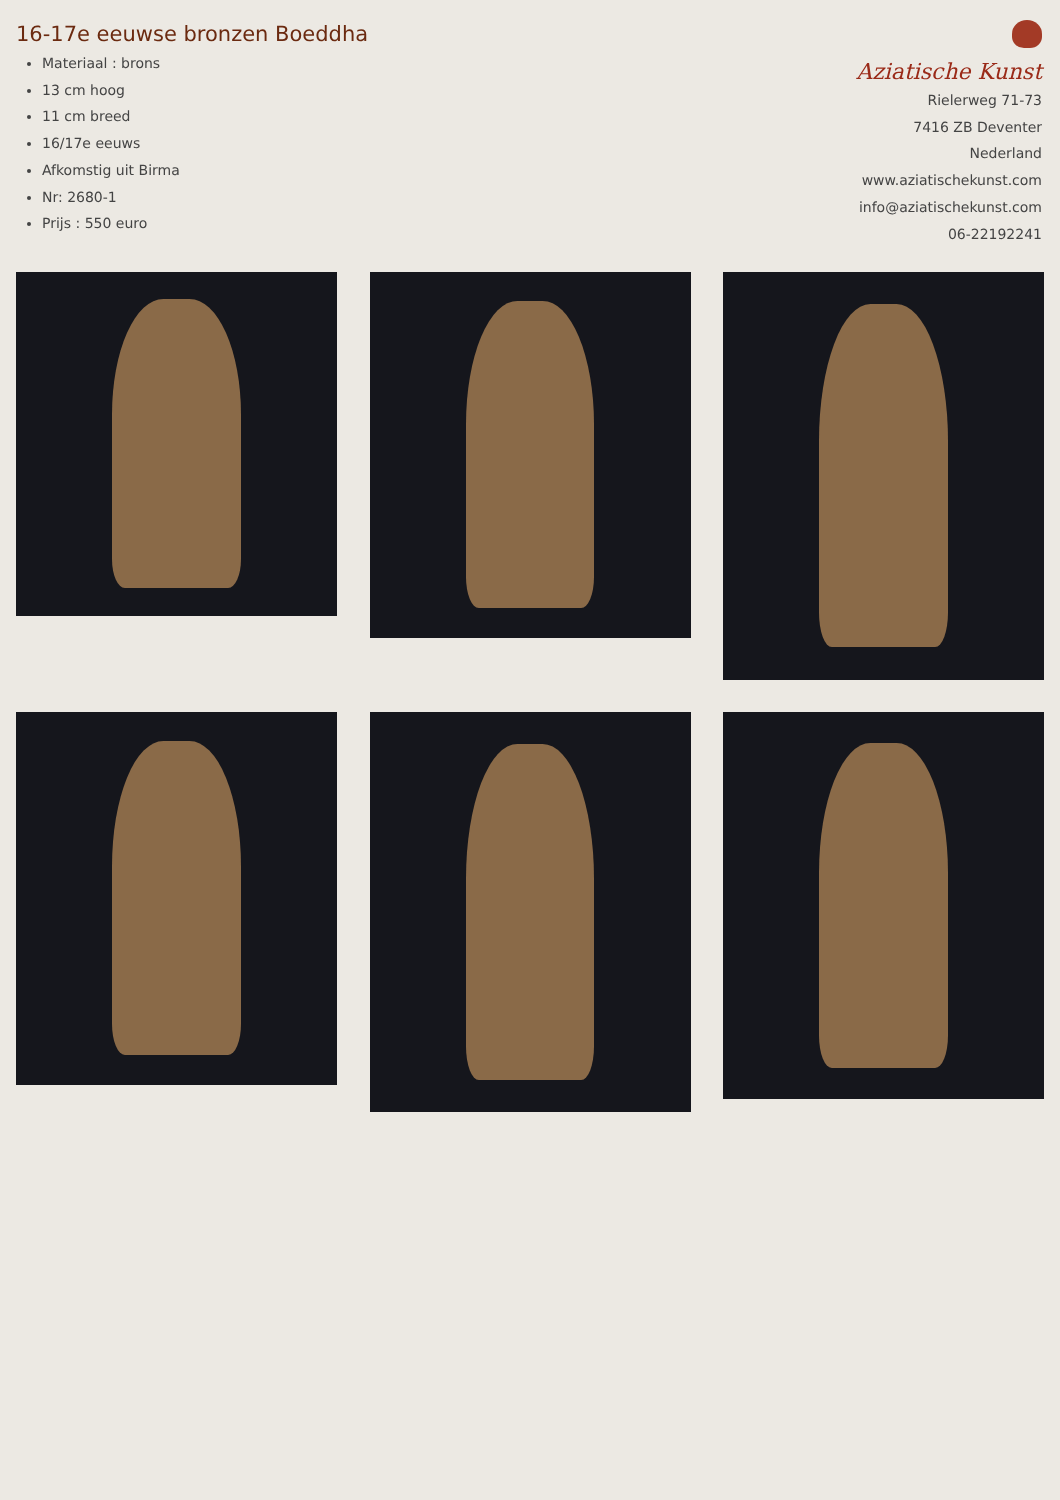16-17e eeuwse bronzen Boeddha
Materiaal : brons
13 cm hoog
11 cm breed
16/17e eeuws
Afkomstig uit Birma
Nr: 2680-1
Prijs : 550 euro
Aziatische Kunst
Rielerweg 71-73
7416 ZB Deventer
Nederland
www.aziatischekunst.com
info@aziatischekunst.com
06-22192241